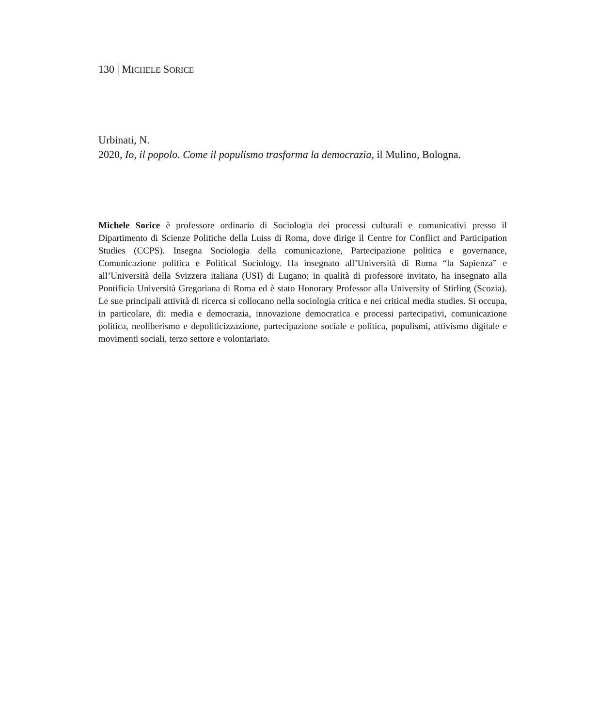130 | MICHELE SORICE
Urbinati, N.
2020, Io, il popolo. Come il populismo trasforma la democrazia, il Mulino, Bologna.
Michele Sorice è professore ordinario di Sociologia dei processi culturali e comunicativi presso il Dipartimento di Scienze Politiche della Luiss di Roma, dove dirige il Centre for Conflict and Participation Studies (CCPS). Insegna Sociologia della comunicazione, Partecipazione politica e governance, Comunicazione politica e Political Sociology. Ha insegnato all’Università di Roma “la Sapienza” e all’Università della Svizzera italiana (USI) di Lugano; in qualità di professore invitato, ha insegnato alla Pontificia Università Gregoriana di Roma ed è stato Honorary Professor alla University of Stirling (Scozia). Le sue principali attività di ricerca si collocano nella sociologia critica e nei critical media studies. Si occupa, in particolare, di: media e democrazia, innovazione democratica e processi partecipativi, comunicazione politica, neoliberismo e depoliticizzazione, partecipazione sociale e politica, populismi, attivismo digitale e movimenti sociali, terzo settore e volontariato.